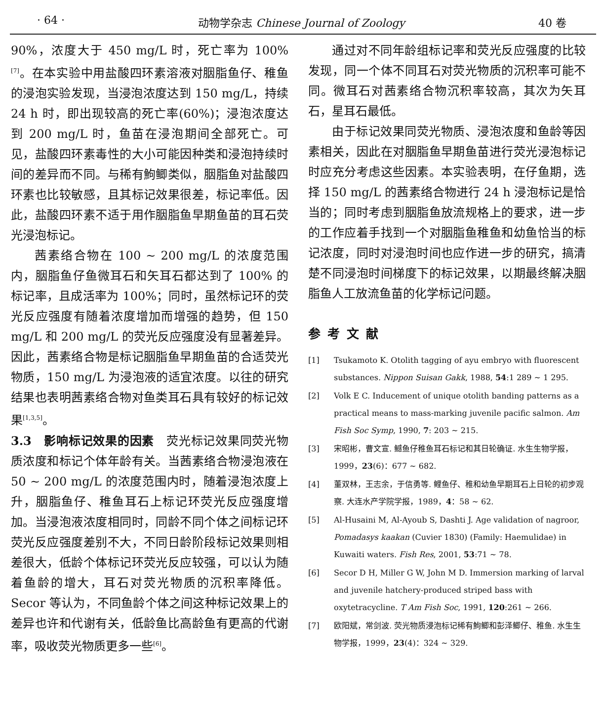· 64 · 动物学杂志 Chinese Journal of Zoology 40 卷
90%，浓度大于 450 mg/L 时，死亡率为 100%<sup>[7]</sup>。在本实验中用盐酸四环素溶液对胭脂鱼仔、稚鱼的浸泡实验发现，当浸泡浓度达到 150 mg/L，持续 24 h 时，即出现较高的死亡率(60%)；浸泡浓度达到 200 mg/L 时，鱼苗在浸泡期间全部死亡。可见，盐酸四环素毒性的大小可能因种类和浸泡持续时间的差异而不同。与稀有鮈鲫类似，胭脂鱼对盐酸四环素也比较敏感，且其标记效果很差，标记率低。因此，盐酸四环素不适于用作胭脂鱼早期鱼苗的耳石荧光浸泡标记。
茜素络合物在 100 ~ 200 mg/L 的浓度范围内，胭脂鱼仔鱼微耳石和矢耳石都达到了 100% 的标记率，且成活率为 100%；同时，虽然标记环的荧光反应强度有随着浓度增加而增强的趋势，但 150 mg/L 和 200 mg/L 的荧光反应强度没有显著差异。因此，茜素络合物是标记胭脂鱼早期鱼苗的合适荧光物质，150 mg/L 为浸泡液的适宜浓度。以往的研究结果也表明茜素络合物对鱼类耳石具有较好的标记效果<sup>[1,3,5]</sup>。
3.3　影响标记效果的因素　荧光标记效果同荧光物质浓度和标记个体年龄有关。当茜素络合物浸泡液在 50 ~ 200 mg/L 的浓度范围内时，随着浸泡浓度上升，胭脂鱼仔、稚鱼耳石上标记环荧光反应强度增加。当浸泡液浓度相同时，同龄不同个体之间标记环荧光反应强度差别不大，不同日龄阶段标记效果则相差很大，低龄个体标记环荧光反应较强，可以认为随着鱼龄的增大，耳石对荧光物质的沉积率降低。Secor 等认为，不同鱼龄个体之间这种标记效果上的差异也许和代谢有关，低龄鱼比高龄鱼有更高的代谢率，吸收荧光物质更多一些<sup>[6]</sup>。
通过对不同年龄组标记率和荧光反应强度的比较发现，同一个体不同耳石对荧光物质的沉积率可能不同。微耳石对茜素络合物沉积率较高，其次为矢耳石，星耳石最低。
由于标记效果同荧光物质、浸泡浓度和鱼龄等因素相关，因此在对胭脂鱼早期鱼苗进行荧光浸泡标记时应充分考虑这些因素。本实验表明，在仔鱼期，选择 150 mg/L 的茜素络合物进行 24 h 浸泡标记是恰当的；同时考虑到胭脂鱼放流规格上的要求，进一步的工作应着手找到一个对胭脂鱼稚鱼和幼鱼恰当的标记浓度，同时对浸泡时间也应作进一步的研究，搞清楚不同浸泡时间梯度下的标记效果，以期最终解决胭脂鱼人工放流鱼苗的化学标记问题。
参考文献
[1] Tsukamoto K. Otolith tagging of ayu embryo with fluorescent substances. Nippon Suisan Gakk, 1988, 54:1 289 ~ 1 295.
[2] Volk E C. Inducement of unique otolith banding patterns as a practical means to mass-marking juvenile pacific salmon. Am Fish Soc Symp, 1990, 7: 203 ~ 215.
[3] 宋昭彬，曹文宣. 鳡鱼仔稚鱼耳石标记和其日轮确证. 水生生物学报，1999，23(6)：677 ~ 682.
[4] 董双林，王志余，于信勇等. 鲤鱼仔、稚和幼鱼早期耳石上日轮的初步观察. 大连水产学院学报，1989，4：58 ~ 62.
[5] Al-Husaini M, Al-Ayoub S, Dashti J. Age validation of nagroor, Pomadasys kaakan (Cuvier 1830) (Family: Haemulidae) in Kuwaiti waters. Fish Res, 2001, 53:71 ~ 78.
[6] Secor D H, Miller G W, John M D. Immersion marking of larval and juvenile hatchery-produced striped bass with oxytetracycline. T Am Fish Soc, 1991, 120:261 ~ 266.
[7] 欧阳斌，常剑波. 荧光物质浸泡标记稀有鮈鲫和彭泽鲫仔、稚鱼. 水生生物学报，1999，23(4)：324 ~ 329.